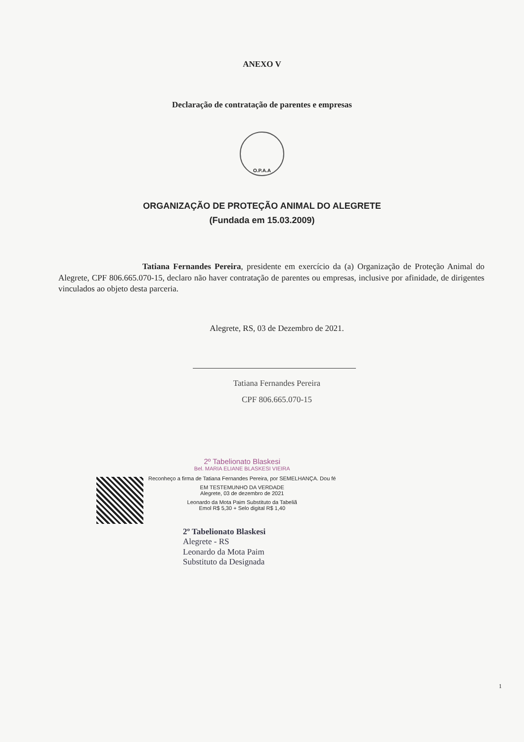ANEXO V
Declaração de contratação de parentes e empresas
O.P.A.A
ORGANIZAÇÃO DE PROTEÇÃO ANIMAL DO ALEGRETE
(Fundada em 15.03.2009)
Tatiana Fernandes Pereira, presidente em exercício da (a) Organização de Proteção Animal do Alegrete, CPF 806.665.070-15, declaro não haver contratação de parentes ou empresas, inclusive por afinidade, de dirigentes vinculados ao objeto desta parceria.
Alegrete, RS, 03 de Dezembro de 2021.
Tatiana Fernandes Pereira
CPF 806.665.070-15
2º Tabelionato Blaskesi
Bel. MARIA ELIANE BLASKESI VIEIRA
Reconheço a firma de Tatiana Fernandes Pereira, por SEMELHANÇA. Dou fé
EM TESTEMUNHO DA VERDADE
Alegrete, 03 de dezembro de 2021
Leonardo da Mota Paim Substituto da Tabeliã
Emol R$ 5,30 + Selo digital R$ 1,40
2º Tabelionato Blaskesi
Alegrete - RS
Leonardo da Mota Paim
Substituto da Designada
1